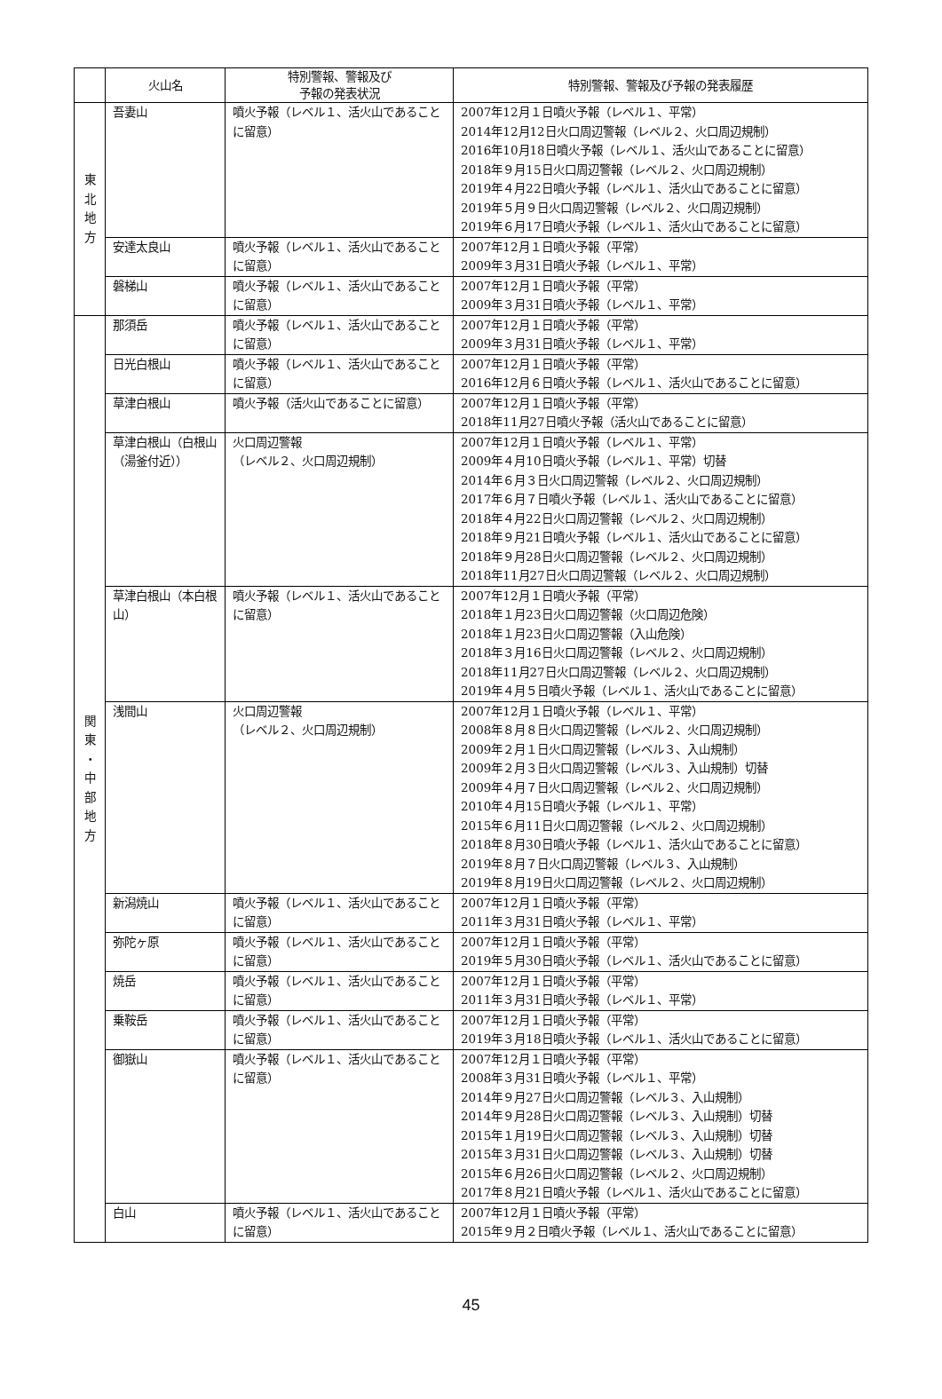| | 火山名 | 特別警報、警報及び 予報の発表状況 | 特別警報、警報及び予報の発表履歴 |
| --- | --- | --- | --- |
| 東 北 地 方 | 吾妻山 | 噴火予報（レベル１、活火山であることに留意） | 2007年12月１日噴火予報（レベル１、平常） 2014年12月12日火口周辺警報（レベル２、火口周辺規制） 2016年10月18日噴火予報（レベル１、活火山であることに留意） 2018年９月15日火口周辺警報（レベル２、火口周辺規制） 2019年４月22日噴火予報（レベル１、活火山であることに留意） 2019年５月９日火口周辺警報（レベル２、火口周辺規制） 2019年６月17日噴火予報（レベル１、活火山であることに留意） |
| | 安達太良山 | 噴火予報（レベル１、活火山であることに留意） | 2007年12月１日噴火予報（平常） 2009年３月31日噴火予報（レベル１、平常） |
| | 磐梯山 | 噴火予報（レベル１、活火山であることに留意） | 2007年12月１日噴火予報（平常） 2009年３月31日噴火予報（レベル１、平常） |
| 関 東 ・ 中 部 地 方 | 那須岳 | 噴火予報（レベル１、活火山であることに留意） | 2007年12月１日噴火予報（平常） 2009年３月31日噴火予報（レベル１、平常） |
| | 日光白根山 | 噴火予報（レベル１、活火山であることに留意） | 2007年12月１日噴火予報（平常） 2016年12月６日噴火予報（レベル１、活火山であることに留意） |
| | 草津白根山 | 噴火予報（活火山であることに留意） | 2007年12月１日噴火予報（平常） 2018年11月27日噴火予報（活火山であることに留意） |
| | 草津白根山（白根山（湯釜付近）） | 火口周辺警報 （レベル２、火口周辺規制） | 2007年12月１日噴火予報（レベル１、平常） 2009年４月10日噴火予報（レベル１、平常）切替 2014年６月３日火口周辺警報（レベル２、火口周辺規制） 2017年６月７日噴火予報（レベル１、活火山であることに留意） 2018年４月22日火口周辺警報（レベル２、火口周辺規制） 2018年９月21日噴火予報（レベル１、活火山であることに留意） 2018年９月28日火口周辺警報（レベル２、火口周辺規制） 2018年11月27日火口周辺警報（レベル２、火口周辺規制） |
| | 草津白根山（本白根山） | 噴火予報（レベル１、活火山であることに留意） | 2007年12月１日噴火予報（平常） 2018年１月23日火口周辺警報（火口周辺危険） 2018年１月23日火口周辺警報（入山危険） 2018年３月16日火口周辺警報（レベル２、火口周辺規制） 2018年11月27日火口周辺警報（レベル２、火口周辺規制） 2019年４月５日噴火予報（レベル１、活火山であることに留意） |
| | 浅間山 | 火口周辺警報 （レベル２、火口周辺規制） | 2007年12月１日噴火予報（レベル１、平常） 2008年８月８日火口周辺警報（レベル２、火口周辺規制） 2009年２月１日火口周辺警報（レベル３、入山規制） 2009年２月３日火口周辺警報（レベル３、入山規制）切替 2009年４月７日火口周辺警報（レベル２、火口周辺規制） 2010年４月15日噴火予報（レベル１、平常） 2015年６月11日火口周辺警報（レベル２、火口周辺規制） 2018年８月30日噴火予報（レベル１、活火山であることに留意） 2019年８月７日火口周辺警報（レベル３、入山規制） 2019年８月19日火口周辺警報（レベル２、火口周辺規制） |
| | 新潟焼山 | 噴火予報（レベル１、活火山であることに留意） | 2007年12月１日噴火予報（平常） 2011年３月31日噴火予報（レベル１、平常） |
| | 弥陀ヶ原 | 噴火予報（レベル１、活火山であることに留意） | 2007年12月１日噴火予報（平常） 2019年５月30日噴火予報（レベル１、活火山であることに留意） |
| | 焼岳 | 噴火予報（レベル１、活火山であることに留意） | 2007年12月１日噴火予報（平常） 2011年３月31日噴火予報（レベル１、平常） |
| | 乗鞍岳 | 噴火予報（レベル１、活火山であることに留意） | 2007年12月１日噴火予報（平常） 2019年３月18日噴火予報（レベル１、活火山であることに留意） |
| | 御嶽山 | 噴火予報（レベル１、活火山であることに留意） | 2007年12月１日噴火予報（平常） 2008年３月31日噴火予報（レベル１、平常） 2014年９月27日火口周辺警報（レベル３、入山規制） 2014年９月28日火口周辺警報（レベル３、入山規制）切替 2015年１月19日火口周辺警報（レベル３、入山規制）切替 2015年３月31日火口周辺警報（レベル３、入山規制）切替 2015年６月26日火口周辺警報（レベル２、火口周辺規制） 2017年８月21日噴火予報（レベル１、活火山であることに留意） |
| | 白山 | 噴火予報（レベル１、活火山であることに留意） | 2007年12月１日噴火予報（平常） 2015年９月２日噴火予報（レベル１、活火山であることに留意） |
45